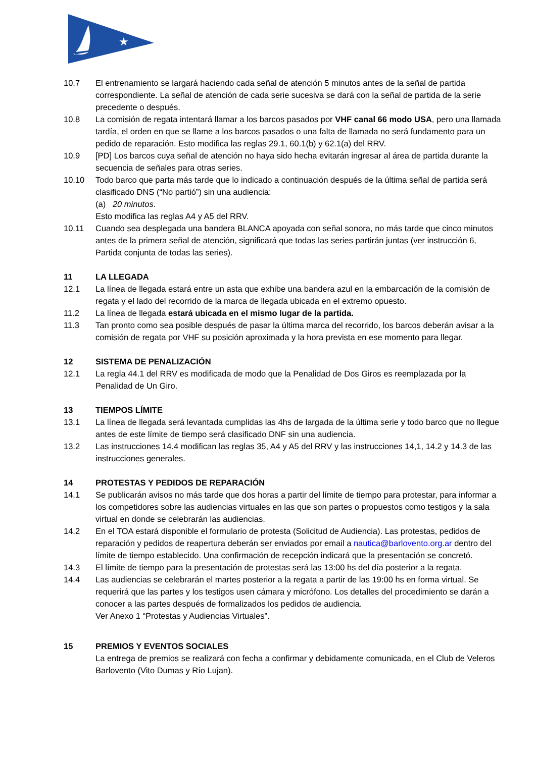★
10.7 El entrenamiento se largará haciendo cada señal de atención 5 minutos antes de la señal de partida correspondiente. La señal de atención de cada serie sucesiva se dará con la señal de partida de la serie precedente o después.
10.8 La comisión de regata intentará llamar a los barcos pasados por VHF canal 66 modo USA, pero una llamada tardía, el orden en que se llame a los barcos pasados o una falta de llamada no será fundamento para un pedido de reparación. Esto modifica las reglas 29.1, 60.1(b) y 62.1(a) del RRV.
10.9 [PD] Los barcos cuya señal de atención no haya sido hecha evitarán ingresar al área de partida durante la secuencia de señales para otras series.
10.10 Todo barco que parta más tarde que lo indicado a continuación después de la última señal de partida será clasificado DNS (“No partió”) sin una audiencia:
(a) 20 minutos.
Esto modifica las reglas A4 y A5 del RRV.
10.11 Cuando sea desplegada una bandera BLANCA apoyada con señal sonora, no más tarde que cinco minutos antes de la primera señal de atención, significará que todas las series partirán juntas (ver instrucción 6, Partida conjunta de todas las series).
11 LA LLEGADA
12.1 La línea de llegada estará entre un asta que exhibe una bandera azul en la embarcación de la comisión de regata y el lado del recorrido de la marca de llegada ubicada en el extremo opuesto.
11.2 La línea de llegada estará ubicada en el mismo lugar de la partida.
11.3 Tan pronto como sea posible después de pasar la última marca del recorrido, los barcos deberán avisar a la comisión de regata por VHF su posición aproximada y la hora prevista en ese momento para llegar.
12 SISTEMA DE PENALIZACIÓN
12.1 La regla 44.1 del RRV es modificada de modo que la Penalidad de Dos Giros es reemplazada por la Penalidad de Un Giro.
13 TIEMPOS LÍMITE
13.1 La línea de llegada será levantada cumplidas las 4hs de largada de la última serie y todo barco que no llegue antes de este límite de tiempo será clasificado DNF sin una audiencia.
13.2 Las instrucciones 14.4 modifican las reglas 35, A4 y A5 del RRV y las instrucciones 14,1, 14.2 y 14.3 de las instrucciones generales.
14 PROTESTAS Y PEDIDOS DE REPARACIÓN
14.1 Se publicarán avisos no más tarde que dos horas a partir del límite de tiempo para protestar, para informar a los competidores sobre las audiencias virtuales en las que son partes o propuestos como testigos y la sala virtual en donde se celebrarán las audiencias.
14.2 En el TOA estará disponible el formulario de protesta (Solicitud de Audiencia). Las protestas, pedidos de reparación y pedidos de reapertura deberán ser enviados por email a nautica@barlovento.org.ar dentro del límite de tiempo establecido. Una confirmación de recepción indicará que la presentación se concretó.
14.3 El límite de tiempo para la presentación de protestas será las 13:00 hs del día posterior a la regata.
14.4 Las audiencias se celebrarán el martes posterior a la regata a partir de las 19:00 hs en forma virtual. Se requerirá que las partes y los testigos usen cámara y micrófono. Los detalles del procedimiento se darán a conocer a las partes después de formalizados los pedidos de audiencia.
Ver Anexo 1 “Protestas y Audiencias Virtuales”.
15 PREMIOS Y EVENTOS SOCIALES
La entrega de premios se realizará con fecha a confirmar y debidamente comunicada, en el Club de Veleros Barlovento (Vito Dumas y Río Lujan).